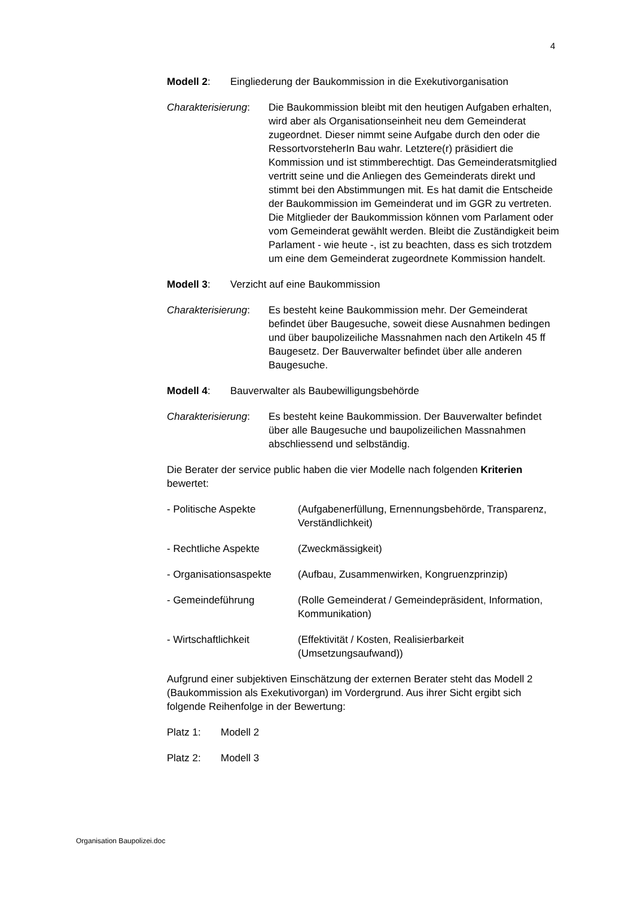4
Modell 2: Eingliederung der Baukommission in die Exekutivorganisation
Charakterisierung:
Die Baukommission bleibt mit den heutigen Aufgaben erhalten, wird aber als Organisationseinheit neu dem Gemeinderat zugeordnet. Dieser nimmt seine Aufgabe durch den oder die RessortvorsteherIn Bau wahr. Letztere(r) präsidiert die Kommission und ist stimmberechtigt. Das Gemeinderatsmitglied vertritt seine und die Anliegen des Gemeinderats direkt und stimmt bei den Abstimmungen mit. Es hat damit die Entscheide der Baukommission im Gemeinderat und im GGR zu vertreten.
Die Mitglieder der Baukommission können vom Parlament oder vom Gemeinderat gewählt werden. Bleibt die Zuständigkeit beim Parlament - wie heute -, ist zu beachten, dass es sich trotzdem um eine dem Gemeinderat zugeordnete Kommission handelt.
Modell 3: Verzicht auf eine Baukommission
Charakterisierung:
Es besteht keine Baukommission mehr. Der Gemeinderat befindet über Baugesuche, soweit diese Ausnahmen bedingen und über baupolizeiliche Massnahmen nach den Artikeln 45 ff Baugesetz. Der Bauverwalter befindet über alle anderen Baugesuche.
Modell 4: Bauverwalter als Baubewilligungsbehörde
Charakterisierung:
Es besteht keine Baukommission. Der Bauverwalter befindet über alle Baugesuche und baupolizeilichen Massnahmen abschliessend und selbständig.
Die Berater der service public haben die vier Modelle nach folgenden Kriterien bewertet:
- Politische Aspekte (Aufgabenerfüllung, Ernennungsbehörde, Transparenz, Verständlichkeit)
- Rechtliche Aspekte (Zweckmässigkeit)
- Organisationsaspekte
(Aufbau, Zusammenwirken, Kongruenzprinzip)
- Gemeindeführung (Rolle Gemeinderat / Gemeindepräsident, Information, Kommunikation)
- Wirtschaftlichkeit (Effektivität / Kosten, Realisierbarkeit (Umsetzungsaufwand))
Aufgrund einer subjektiven Einschätzung der externen Berater steht das Modell 2 (Baukommission als Exekutivorgan) im Vordergrund. Aus ihrer Sicht ergibt sich folgende Reihenfolge in der Bewertung:
Platz 1: Modell 2
Platz 2: Modell 3
Organisation Baupolizei.doc